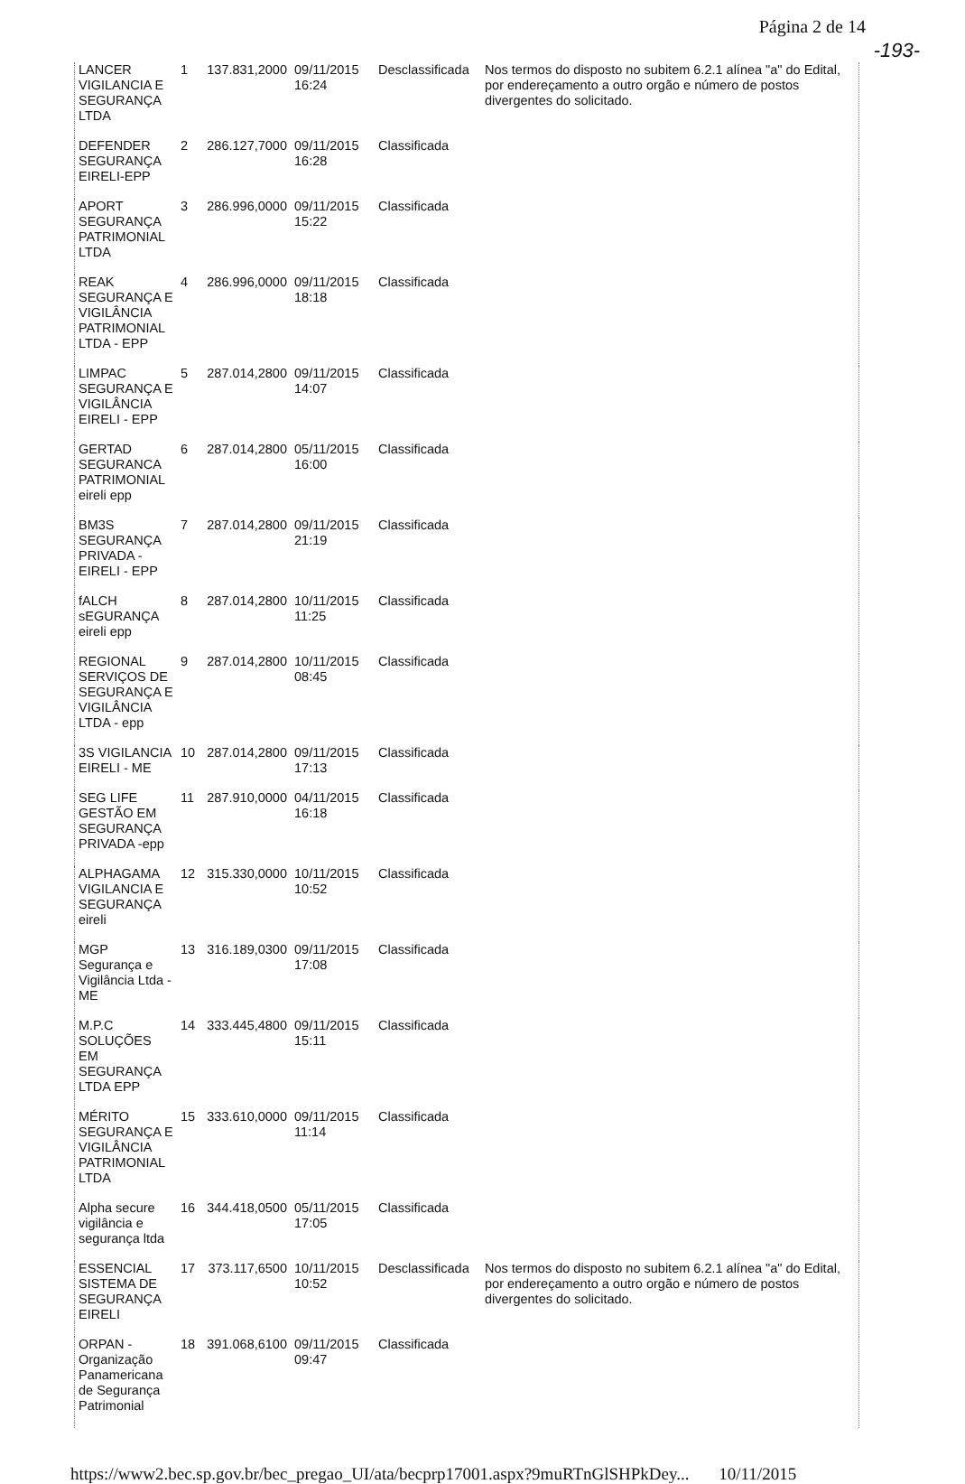Página 2 de 14
-193-
| LANCER VIGILANCIA E SEGURANÇA LTDA | 1 | 137.831,2000 | 09/11/2015 16:24 | Desclassificada | Nos termos do disposto no subitem 6.2.1 alínea "a" do Edital, por endereçamento a outro orgão e número de postos divergentes do solicitado. |
| DEFENDER SEGURANÇA EIRELI-EPP | 2 | 286.127,7000 | 09/11/2015 16:28 | Classificada | |
| APORT SEGURANÇA PATRIMONIAL LTDA | 3 | 286.996,0000 | 09/11/2015 15:22 | Classificada | |
| REAK SEGURANÇA E VIGILÂNCIA PATRIMONIAL LTDA - EPP | 4 | 286.996,0000 | 09/11/2015 18:18 | Classificada | |
| LIMPAC SEGURANÇA E VIGILÂNCIA EIRELI - EPP | 5 | 287.014,2800 | 09/11/2015 14:07 | Classificada | |
| GERTAD SEGURANCA PATRIMONIAL eireli epp | 6 | 287.014,2800 | 05/11/2015 16:00 | Classificada | |
| BM3S SEGURANÇA PRIVADA - EIRELI - EPP | 7 | 287.014,2800 | 09/11/2015 21:19 | Classificada | |
| fALCH sEGURANÇA eireli epp | 8 | 287.014,2800 | 10/11/2015 11:25 | Classificada | |
| REGIONAL SERVIÇOS DE SEGURANÇA E VIGILÂNCIA LTDA - epp | 9 | 287.014,2800 | 10/11/2015 08:45 | Classificada | |
| 3S VIGILANCIA EIRELI - ME | 10 | 287.014,2800 | 09/11/2015 17:13 | Classificada | |
| SEG LIFE GESTÃO EM SEGURANÇA PRIVADA -epp | 11 | 287.910,0000 | 04/11/2015 16:18 | Classificada | |
| ALPHAGAMA VIGILANCIA E SEGURANÇA eireli | 12 | 315.330,0000 | 10/11/2015 10:52 | Classificada | |
| MGP Segurança e Vigilância Ltda - ME | 13 | 316.189,0300 | 09/11/2015 17:08 | Classificada | |
| M.P.C SOLUÇÕES EM SEGURANÇA LTDA EPP | 14 | 333.445,4800 | 09/11/2015 15:11 | Classificada | |
| MÉRITO SEGURANÇA E VIGILÂNCIA PATRIMONIAL LTDA | 15 | 333.610,0000 | 09/11/2015 11:14 | Classificada | |
| Alpha secure vigilância e segurança ltda | 16 | 344.418,0500 | 05/11/2015 17:05 | Classificada | |
| ESSENCIAL SISTEMA DE SEGURANÇA EIRELI | 17 | 373.117,6500 | 10/11/2015 10:52 | Desclassificada | Nos termos do disposto no subitem 6.2.1 alínea "a" do Edital, por endereçamento a outro orgão e número de postos divergentes do solicitado. |
| ORPAN - Organização Panamericana de Segurança Patrimonial | 18 | 391.068,6100 | 09/11/2015 09:47 | Classificada | |
https://www2.bec.sp.gov.br/bec_pregao_UI/ata/becprp17001.aspx?9muRTnGlSHPkDey... 10/11/2015